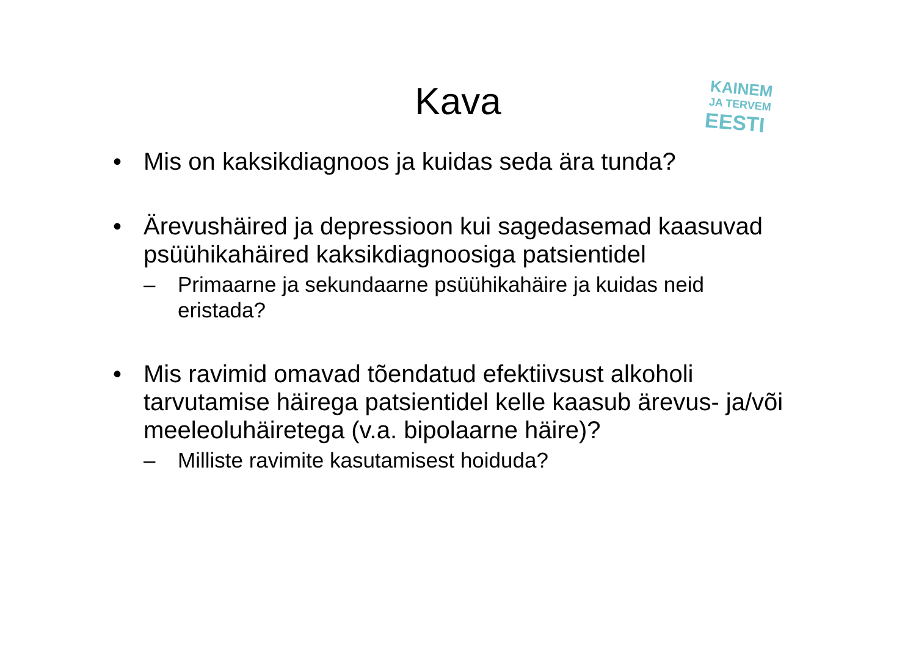KAINEM
JA TERVEM
EESTI
Kava
• Mis on kaksikdiagnoos ja kuidas seda ära tunda?
• Ärevushäired ja depressioon kui sagedasemad kaasuvad psüühikahäired kaksikdiagnoosiga patsientidel
– Primaarne ja sekundaarne psüühikahäire ja kuidas neid eristada?
• Mis ravimid omavad tõendatud efektiivsust alkoholi tarvutamise häirega patsientidel kelle kaasub ärevus- ja/või meeleoluhäiretega (v.a. bipolaarne häire)?
– Milliste ravimite kasutamisest hoiduda?